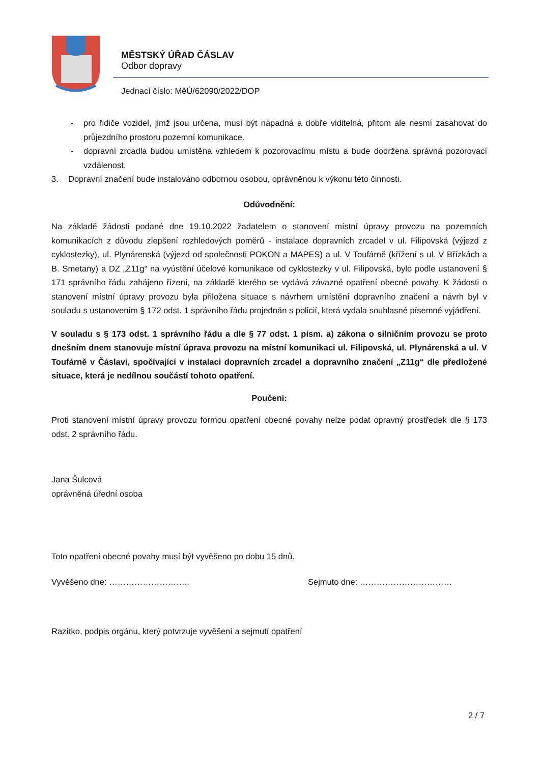MĚSTSKÝ ÚŘAD ČÁSLAV
Odbor dopravy
Jednací číslo: MěÚ/62090/2022/DOP
- pro řidiče vozidel, jimž jsou určena, musí být nápadná a dobře viditelná, přitom ale nesmí zasahovat do průjezdního prostoru pozemní komunikace.
- dopravní zrcadla budou umístěna vzhledem k pozorovacímu místu a bude dodržena správná pozorovací vzdálenost.
3. Dopravní značení bude instalováno odbornou osobou, oprávněnou k výkonu této činnosti.
Odůvodnění:
Na základě žádosti podané dne 19.10.2022 žadatelem o stanovení místní úpravy provozu na pozemních komunikacích z důvodu zlepšení rozhledových poměrů - instalace dopravních zrcadel v ul. Filipovská (výjezd z cyklostezky), ul. Plynárenská (výjezd od společnosti POKON a MAPES) a ul. V Toufárně (křížení s ul. V Břízkách a B. Smetany) a DZ „Z11g“ na vyústění účelové komunikace od cyklostezky v ul. Filipovská, bylo podle ustanovení § 171 správního řádu zahájeno řízení, na základě kterého se vydává závazné opatření obecné povahy. K žádosti o stanovení místní úpravy provozu byla přiložena situace s návrhem umístění dopravního značení a návrh byl v souladu s ustanovením § 172 odst. 1 správního řádu projednán s policií, která vydala souhlasné písemné vyjádření.
V souladu s § 173 odst. 1 správního řádu a dle § 77 odst. 1 písm. a) zákona o silničním provozu se proto dnešním dnem stanovuje místní úprava provozu na místní komunikaci ul. Filipovská, ul. Plynárenská a ul. V Toufárně v Čáslavi, spočívající v instalaci dopravních zrcadel a dopravního značení „Z11g“ dle předložené situace, která je nedílnou součástí tohoto opatření.
Poučení:
Proti stanovení místní úpravy provozu formou opatření obecné povahy nelze podat opravný prostředek dle § 173 odst. 2 správního řádu.
Jana Šulcová
oprávněná úřední osoba
Toto opatření obecné povahy musí být vyvěšeno po dobu 15 dnů.
Vyvěšeno dne: ……………………….. Sejmuto dne: ……………………………
Razítko, podpis orgánu, který potvrzuje vyvěšení a sejmutí opatření
2 / 7